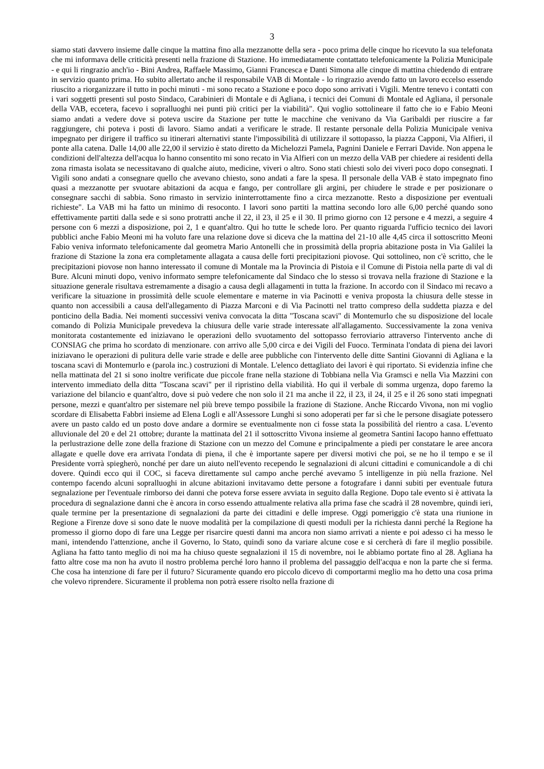3
siamo stati davvero insieme dalle cinque la mattina fino alla mezzanotte della sera - poco prima delle cinque ho ricevuto la sua telefonata che mi informava delle criticità presenti nella frazione di Stazione. Ho immediatamente contattato telefonicamente la Polizia Municipale - e qui li ringrazio anch'io - Bini Andrea, Raffaele Massimo, Gianni Francesca e Danti Simona alle cinque di mattina chiedendo di entrare in servizio quanto prima. Ho subito allertato anche il responsabile VAB di Montale - lo ringrazio avendo fatto un lavoro eccelso essendo riuscito a riorganizzare il tutto in pochi minuti - mi sono recato a Stazione e poco dopo sono arrivati i Vigili. Mentre tenevo i contatti con i vari soggetti presenti sul posto Sindaco, Carabinieri di Montale e di Agliana, i tecnici dei Comuni di Montale ed Agliana, il personale della VAB, eccetera, facevo i sopralluoghi nei punti più critici per la viabilità". Qui voglio sottolineare il fatto che io e Fabio Meoni siamo andati a vedere dove si poteva uscire da Stazione per tutte le macchine che venivano da Via Garibaldi per riuscire a far raggiungere, chi poteva i posti di lavoro. Siamo andati a verificare le strade. Il restante personale della Polizia Municipale veniva impegnato per dirigere il traffico su itinerari alternativi stante l'impossibilità di utilizzare il sottopasso, la piazza Capponi, Via Alfieri, il ponte alla catena. Dalle 14,00 alle 22,00 il servizio è stato diretto da Michelozzi Pamela, Pagnini Daniele e Ferrari Davide. Non appena le condizioni dell'altezza dell'acqua lo hanno consentito mi sono recato in Via Alfieri con un mezzo della VAB per chiedere ai residenti della zona rimasta isolata se necessitavano di qualche aiuto, medicine, viveri o altro. Sono stati chiesti solo dei viveri poco dopo consegnati. I Vigili sono andati a consegnare quello che avevano chiesto, sono andati a fare la spesa. Il personale della VAB è stato impegnato fino quasi a mezzanotte per svuotare abitazioni da acqua e fango, per controllare gli argini, per chiudere le strade e per posizionare o consegnare sacchi di sabbia. Sono rimasto in servizio ininterrottamente fino a circa mezzanotte. Resto a disposizione per eventuali richieste". La VAB mi ha fatto un minimo di resoconto. I lavori sono partiti la mattina secondo loro alle 6,00 perché quando sono effettivamente partiti dalla sede e si sono protratti anche il 22, il 23, il 25 e il 30. Il primo giorno con 12 persone e 4 mezzi, a seguire 4 persone con 6 mezzi a disposizione, poi 2, 1 e quant'altro. Qui ho tutte le schede loro. Per quanto riguarda l'ufficio tecnico dei lavori pubblici anche Fabio Meoni mi ha voluto fare una relazione dove si diceva che la mattina del 21-10 alle 4,45 circa il sottoscritto Meoni Fabio veniva informato telefonicamente dal geometra Mario Antonelli che in prossimità della propria abitazione posta in Via Galilei la frazione di Stazione la zona era completamente allagata a causa delle forti precipitazioni piovose. Qui sottolineo, non c'è scritto, che le precipitazioni piovose non hanno interessato il comune di Montale ma la Provincia di Pistoia e il Comune di Pistoia nella parte di val di Bure. Alcuni minuti dopo, venivo informato sempre telefonicamente dal Sindaco che lo stesso si trovava nella frazione di Stazione e la situazione generale risultava estremamente a disagio a causa degli allagamenti in tutta la frazione. In accordo con il Sindaco mi recavo a verificare la situazione in prossimità delle scuole elementare e materne in via Pacinotti e veniva proposta la chiusura delle stesse in quanto non accessibili a causa dell'allegamento di Piazza Marconi e di Via Pacinotti nel tratto compreso della suddetta piazza e del ponticino della Badia. Nei momenti successivi veniva convocata la ditta "Toscana scavi" di Montemurlo che su disposizione del locale comando di Polizia Municipale prevedeva la chiusura delle varie strade interessate all'allagamento. Successivamente la zona veniva monitorata costantemente ed iniziavano le operazioni dello svuotamento del sottopasso ferroviario attraverso l'intervento anche di CONSIAG che prima ho scordato di menzionare. con arrivo alle 5,00 circa e dei Vigili del Fuoco. Terminata l'ondata di piena dei lavori iniziavano le operazioni di pulitura delle varie strade e delle aree pubbliche con l'intervento delle ditte Santini Giovanni di Agliana e la toscana scavi di Montemurlo e (parola inc.) costruzioni di Montale. L'elenco dettagliato dei lavori è qui riportato. Si evidenzia infine che nella mattinata del 21 si sono inoltre verificate due piccole frane nella stazione di Tobbiana nella Via Gramsci e nella Via Mazzini con intervento immediato della ditta "Toscana scavi" per il ripristino della viabilità. Ho qui il verbale di somma urgenza, dopo faremo la variazione del bilancio e quant'altro, dove si può vedere che non solo il 21 ma anche il 22, il 23, il 24, il 25 e il 26 sono stati impegnati persone, mezzi e quant'altro per sistemare nel più breve tempo possibile la frazione di Stazione. Anche Riccardo Vivona, non mi voglio scordare di Elisabetta Fabbri insieme ad Elena Logli e all'Assessore Lunghi si sono adoperati per far sì che le persone disagiate potessero avere un pasto caldo ed un posto dove andare a dormire se eventualmente non ci fosse stata la possibilità del rientro a casa. L'evento alluvionale del 20 e del 21 ottobre; durante la mattinata del 21 il sottoscritto Vivona insieme al geometra Santini Iacopo hanno effettuato la perlustrazione delle zone della frazione di Stazione con un mezzo del Comune e principalmente a piedi per constatare le aree ancora allagate e quelle dove era arrivata l'ondata di piena, il che è importante sapere per diversi motivi che poi, se ne ho il tempo e se il Presidente vorrà spiegherò, nonché per dare un aiuto nell'evento recependo le segnalazioni di alcuni cittadini e comunicandole a di chi dovere. Quindi ecco qui il COC, si faceva direttamente sul campo anche perché avevamo 5 intelligenze in più nella frazione. Nel contempo facendo alcuni sopralluoghi in alcune abitazioni invitavamo dette persone a fotografare i danni subiti per eventuale futura segnalazione per l'eventuale rimborso dei danni che poteva forse essere avviata in seguito dalla Regione. Dopo tale evento si è attivata la procedura di segnalazione danni che è ancora in corso essendo attualmente relativa alla prima fase che scadrà il 28 novembre, quindi ieri, quale termine per la presentazione di segnalazioni da parte dei cittadini e delle imprese. Oggi pomeriggio c'è stata una riunione in Regione a Firenze dove si sono date le nuove modalità per la compilazione di questi moduli per la richiesta danni perché la Regione ha promesso il giorno dopo di fare una Legge per risarcire questi danni ma ancora non siamo arrivati a niente e poi adesso ci ha messo le mani, intendendo l'attenzione, anche il Governo, lo Stato, quindi sono da variare alcune cose e si cercherà di fare il meglio possibile. Agliana ha fatto tanto meglio di noi ma ha chiuso queste segnalazioni il 15 di novembre, noi le abbiamo portate fino al 28. Agliana ha fatto altre cose ma non ha avuto il nostro problema perché loro hanno il problema del passaggio dell'acqua e non la parte che si ferma. Che cosa ha intenzione di fare per il futuro? Sicuramente quando ero piccolo dicevo di comportarmi meglio ma ho detto una cosa prima che volevo riprendere. Sicuramente il problema non potrà essere risolto nella frazione di